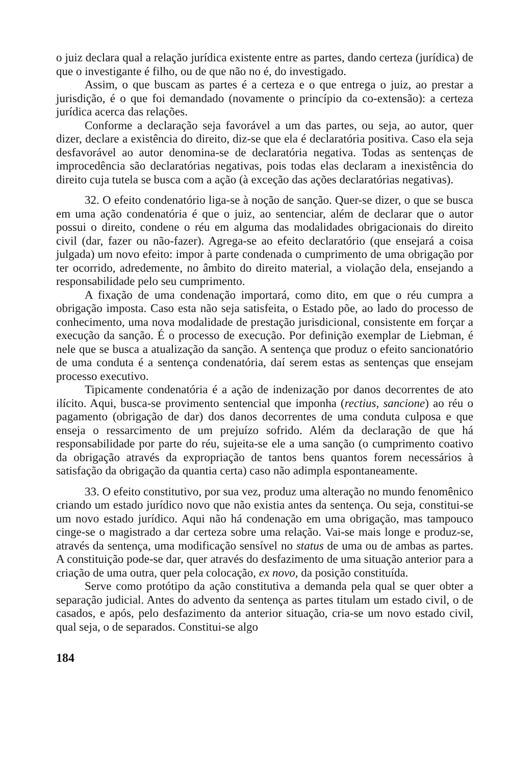o juiz declara qual a relação jurídica existente entre as partes, dando certeza (jurídica) de que o investigante é filho, ou de que não no é, do investigado.
Assim, o que buscam as partes é a certeza e o que entrega o juiz, ao prestar a jurisdição, é o que foi demandado (novamente o princípio da co-extensão): a certeza jurídica acerca das relações.
Conforme a declaração seja favorável a um das partes, ou seja, ao autor, quer dizer, declare a existência do direito, diz-se que ela é declaratória positiva. Caso ela seja desfavorável ao autor denomina-se de declaratória negativa. Todas as sentenças de improcedência são declaratórias negativas, pois todas elas declaram a inexistência do direito cuja tutela se busca com a ação (à exceção das ações declaratórias negativas).
32. O efeito condenatório liga-se à noção de sanção. Quer-se dizer, o que se busca em uma ação condenatória é que o juiz, ao sentenciar, além de declarar que o autor possui o direito, condene o réu em alguma das modalidades obrigacionais do direito civil (dar, fazer ou não-fazer). Agrega-se ao efeito declaratório (que ensejará a coisa julgada) um novo efeito: impor à parte condenada o cumprimento de uma obrigação por ter ocorrido, adredemente, no âmbito do direito material, a violação dela, ensejando a responsabilidade pelo seu cumprimento.
A fixação de uma condenação importará, como dito, em que o réu cumpra a obrigação imposta. Caso esta não seja satisfeita, o Estado põe, ao lado do processo de conhecimento, uma nova modalidade de prestação jurisdicional, consistente em forçar a execução da sanção. É o processo de execução. Por definição exemplar de Liebman, é nele que se busca a atualização da sanção. A sentença que produz o efeito sancionatório de uma conduta é a sentença condenatória, daí serem estas as sentenças que ensejam processo executivo.
Tipicamente condenatória é a ação de indenização por danos decorrentes de ato ilícito. Aqui, busca-se provimento sentencial que imponha (rectius, sancione) ao réu o pagamento (obrigação de dar) dos danos decorrentes de uma conduta culposa e que enseja o ressarcimento de um prejuízo sofrido. Além da declaração de que há responsabilidade por parte do réu, sujeita-se ele a uma sanção (o cumprimento coativo da obrigação através da expropriação de tantos bens quantos forem necessários à satisfação da obrigação da quantia certa) caso não adimpla espontaneamente.
33. O efeito constitutivo, por sua vez, produz uma alteração no mundo fenomênico criando um estado jurídico novo que não existia antes da sentença. Ou seja, constitui-se um novo estado jurídico. Aqui não há condenação em uma obrigação, mas tampouco cinge-se o magistrado a dar certeza sobre uma relação. Vai-se mais longe e produz-se, através da sentença, uma modificação sensível no status de uma ou de ambas as partes. A constituição pode-se dar, quer através do desfazimento de uma situação anterior para a criação de uma outra, quer pela colocação, ex novo, da posição constituída.
Serve como protótipo da ação constitutiva a demanda pela qual se quer obter a separação judicial. Antes do advento da sentença as partes titulam um estado civil, o de casados, e após, pelo desfazimento da anterior situação, cria-se um novo estado civil, qual seja, o de separados. Constitui-se algo
184